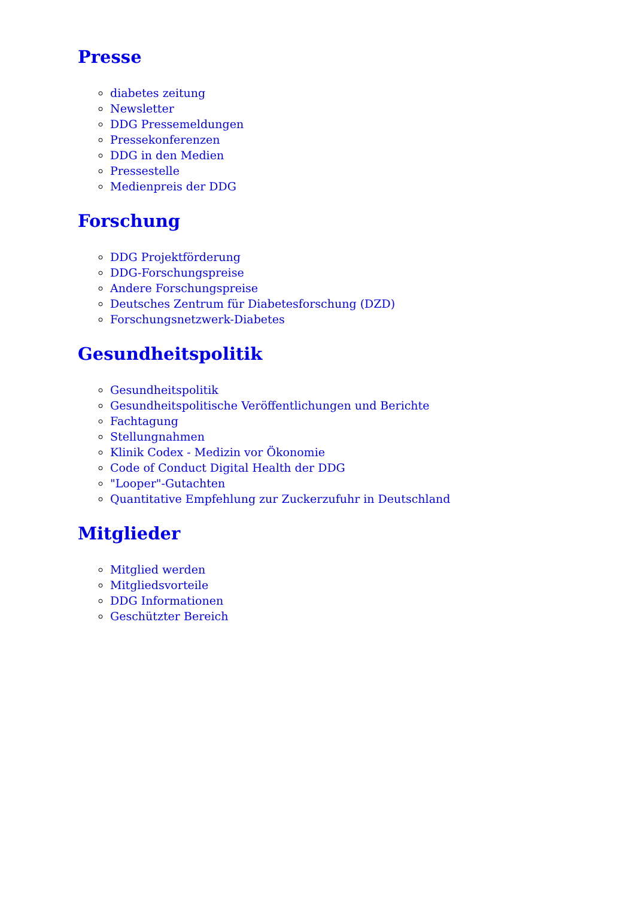Presse
diabetes zeitung
Newsletter
DDG Pressemeldungen
Pressekonferenzen
DDG in den Medien
Pressestelle
Medienpreis der DDG
Forschung
DDG Projektförderung
DDG-Forschungspreise
Andere Forschungspreise
Deutsches Zentrum für Diabetesforschung (DZD)
Forschungsnetzwerk-Diabetes
Gesundheitspolitik
Gesundheitspolitik
Gesundheitspolitische Veröffentlichungen und Berichte
Fachtagung
Stellungnahmen
Klinik Codex - Medizin vor Ökonomie
Code of Conduct Digital Health der DDG
"Looper"-Gutachten
Quantitative Empfehlung zur Zuckerzufuhr in Deutschland
Mitglieder
Mitglied werden
Mitgliedsvorteile
DDG Informationen
Geschützter Bereich